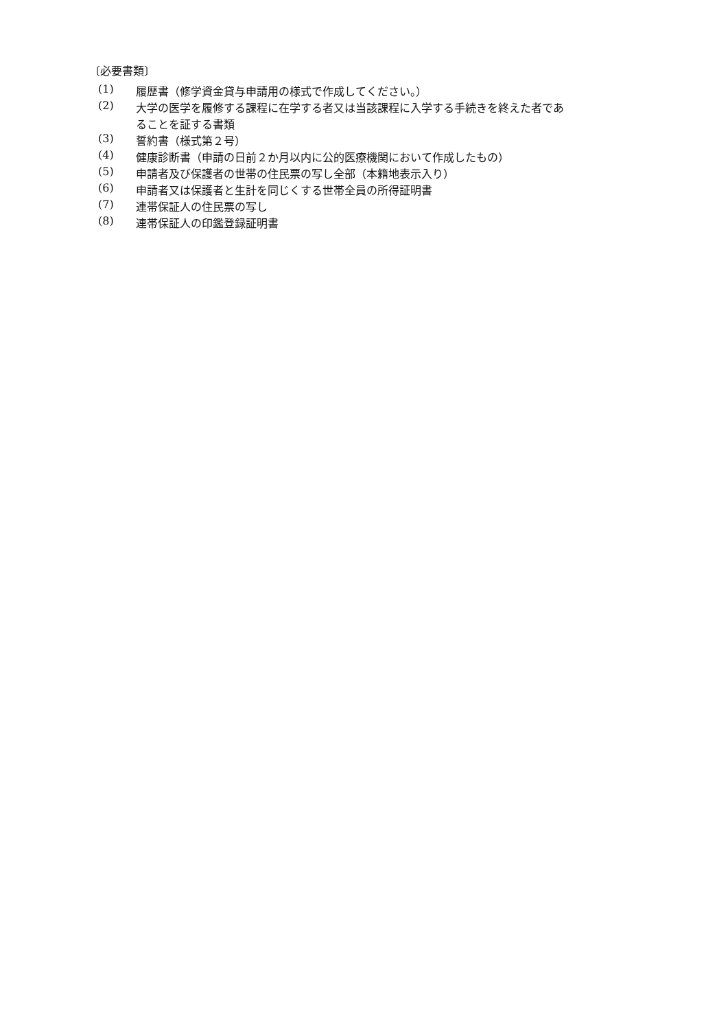〔必要書類〕
(1) 履歴書（修学資金貸与申請用の様式で作成してください。）
(2) 大学の医学を履修する課程に在学する者又は当該課程に入学する手続きを終えた者であることを証する書類
(3) 誓約書（様式第２号）
(4) 健康診断書（申請の日前２か月以内に公的医療機関において作成したもの）
(5) 申請者及び保護者の世帯の住民票の写し全部（本籍地表示入り）
(6) 申請者又は保護者と生計を同じくする世帯全員の所得証明書
(7) 連帯保証人の住民票の写し
(8) 連帯保証人の印鑑登録証明書